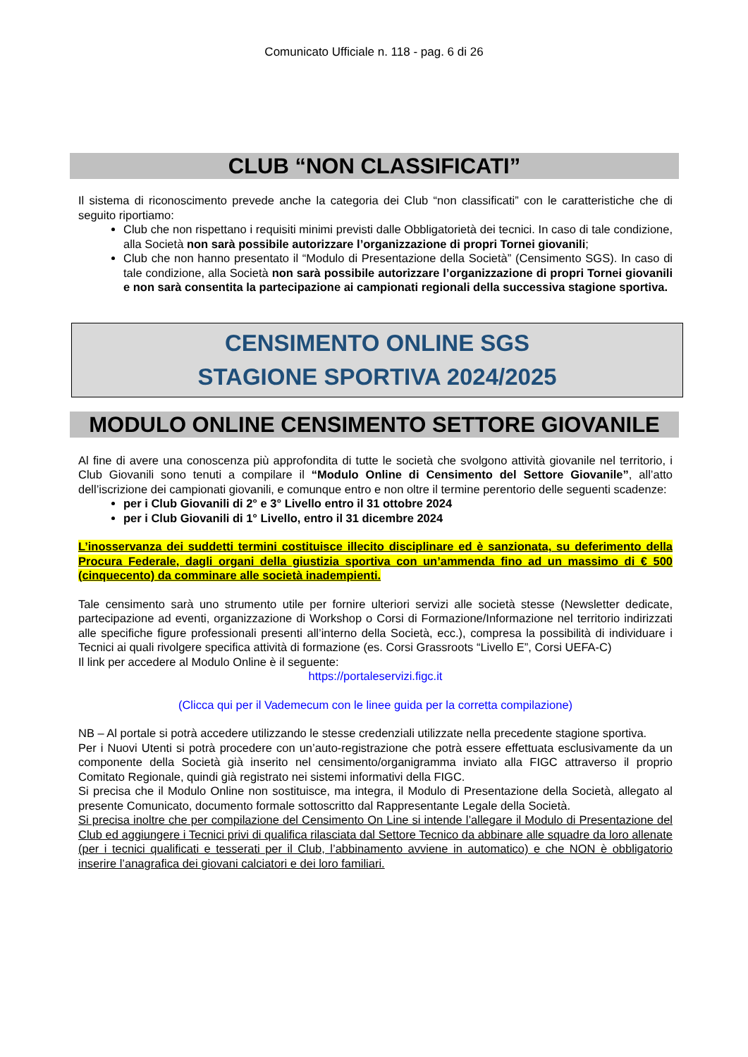Comunicato Ufficiale n. 118 - pag. 6 di 26
CLUB “NON CLASSIFICATI”
Il sistema di riconoscimento prevede anche la categoria dei Club “non classificati” con le caratteristiche che di seguito riportiamo:
Club che non rispettano i requisiti minimi previsti dalle Obbligatorietà dei tecnici. In caso di tale condizione, alla Società non sarà possibile autorizzare l’organizzazione di propri Tornei giovanili;
Club che non hanno presentato il “Modulo di Presentazione della Società” (Censimento SGS). In caso di tale condizione, alla Società non sarà possibile autorizzare l’organizzazione di propri Tornei giovanili e non sarà consentita la partecipazione ai campionati regionali della successiva stagione sportiva.
CENSIMENTO ONLINE SGS
STAGIONE SPORTIVA 2024/2025
MODULO ONLINE CENSIMENTO SETTORE GIOVANILE
Al fine di avere una conoscenza più approfondita di tutte le società che svolgono attività giovanile nel territorio, i Club Giovanili sono tenuti a compilare il “Modulo Online di Censimento del Settore Giovanile”, all’atto dell’iscrizione dei campionati giovanili, e comunque entro e non oltre il termine perentorio delle seguenti scadenze:
per i Club Giovanili di 2° e 3° Livello entro il 31 ottobre 2024
per i Club Giovanili di 1° Livello, entro il 31 dicembre 2024
L’inosservanza dei suddetti termini costituisce illecito disciplinare ed è sanzionata, su deferimento della Procura Federale, dagli organi della giustizia sportiva con un’ammenda fino ad un massimo di € 500 (cinquecento) da comminare alle società inadempienti.
Tale censimento sarà uno strumento utile per fornire ulteriori servizi alle società stesse (Newsletter dedicate, partecipazione ad eventi, organizzazione di Workshop o Corsi di Formazione/Informazione nel territorio indirizzati alle specifiche figure professionali presenti all’interno della Società, ecc.), compresa la possibilità di individuare i Tecnici ai quali rivolgere specifica attività di formazione (es. Corsi Grassroots “Livello E”, Corsi UEFA-C)
Il link per accedere al Modulo Online è il seguente:
https://portaleservizi.figc.it
(Clicca qui per il Vademecum con le linee guida per la corretta compilazione)
NB – Al portale si potrà accedere utilizzando le stesse credenziali utilizzate nella precedente stagione sportiva.
Per i Nuovi Utenti si potrà procedere con un’auto-registrazione che potrà essere effettuata esclusivamente da un componente della Società già inserito nel censimento/organigramma inviato alla FIGC attraverso il proprio Comitato Regionale, quindi già registrato nei sistemi informativi della FIGC.
Si precisa che il Modulo Online non sostituisce, ma integra, il Modulo di Presentazione della Società, allegato al presente Comunicato, documento formale sottoscritto dal Rappresentante Legale della Società.
Si precisa inoltre che per compilazione del Censimento On Line si intende l’allegare il Modulo di Presentazione del Club ed aggiungere i Tecnici privi di qualifica rilasciata dal Settore Tecnico da abbinare alle squadre da loro allenate (per i tecnici qualificati e tesserati per il Club, l’abbinamento avviene in automatico) e che NON è obbligatorio inserire l’anagrafica dei giovani calciatori e dei loro familiari.